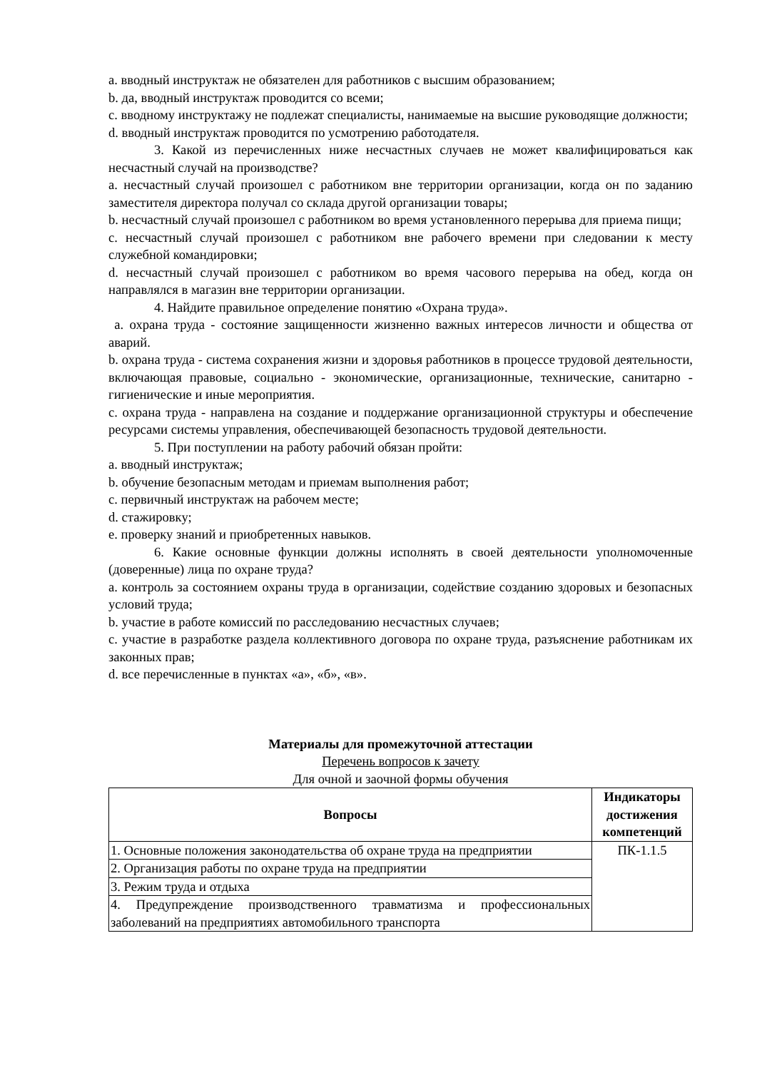a. вводный инструктаж не обязателен для работников с высшим образованием;
b. да, вводный инструктаж проводится со всеми;
c. вводному инструктажу не подлежат специалисты, нанимаемые на высшие руководящие должности;
d. вводный инструктаж проводится по усмотрению работодателя.
3. Какой из перечисленных ниже несчастных случаев не может квалифицироваться как несчастный случай на производстве?
a. несчастный случай произошел с работником вне территории организации, когда он по заданию заместителя директора получал со склада другой организации товары;
b. несчастный случай произошел с работником во время установленного перерыва для приема пищи;
c. несчастный случай произошел с работником вне рабочего времени при следовании к месту служебной командировки;
d. несчастный случай произошел с работником во время часового перерыва на обед, когда он направлялся в магазин вне территории организации.
4. Найдите правильное определение понятию «Охрана труда».
a. охрана труда - состояние защищенности жизненно важных интересов личности и общества от аварий.
b. охрана труда - система сохранения жизни и здоровья работников в процессе трудовой деятельности, включающая правовые, социально - экономические, организационные, технические, санитарно - гигиенические и иные мероприятия.
c. охрана труда - направлена на создание и поддержание организационной структуры и обеспечение ресурсами системы управления, обеспечивающей безопасность трудовой деятельности.
5. При поступлении на работу рабочий обязан пройти:
a. вводный инструктаж;
b. обучение безопасным методам и приемам выполнения работ;
c. первичный инструктаж на рабочем месте;
d. стажировку;
e. проверку знаний и приобретенных навыков.
6. Какие основные функции должны исполнять в своей деятельности уполномоченные (доверенные) лица по охране труда?
a. контроль за состоянием охраны труда в организации, содействие созданию здоровых и безопасных условий труда;
b. участие в работе комиссий по расследованию несчастных случаев;
c. участие в разработке раздела коллективного договора по охране труда, разъяснение работникам их законных прав;
d. все перечисленные в пунктах «а», «б», «в».
Материалы для промежуточной аттестации
Перечень вопросов к зачету
Для очной и заочной формы обучения
| Вопросы | Индикаторы достижения компетенций |
| --- | --- |
| 1. Основные положения законодательства об охране труда на предприятии | ПК-1.1.5 |
| 2. Организация работы по охране труда на предприятии | |
| 3. Режим труда и отдыха | |
| 4. Предупреждение производственного травматизма и профессиональных заболеваний на предприятиях автомобильного транспорта | |